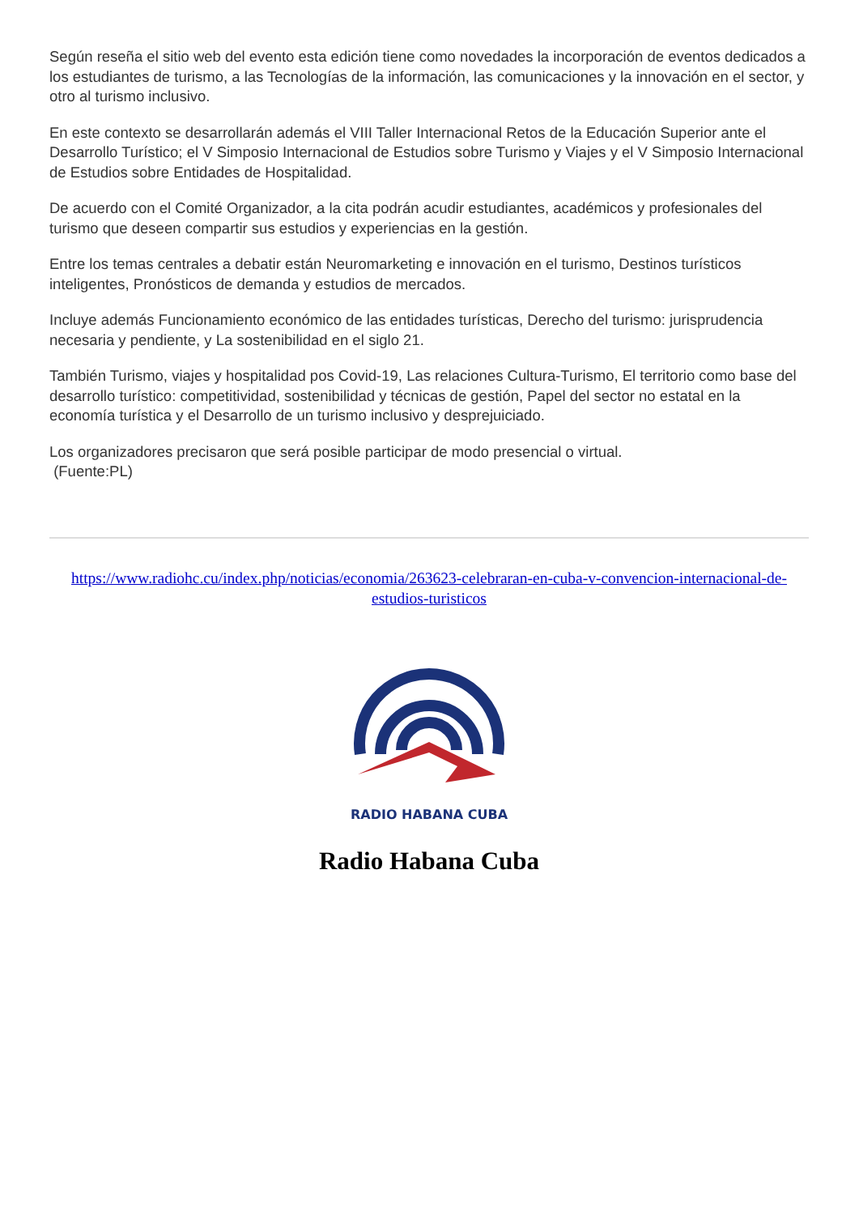Según reseña el sitio web del evento esta edición tiene como novedades la incorporación de eventos dedicados a los estudiantes de turismo, a las Tecnologías de la información, las comunicaciones y la innovación en el sector, y otro al turismo inclusivo.
En este contexto se desarrollarán además el VIII Taller Internacional Retos de la Educación Superior ante el Desarrollo Turístico; el V Simposio Internacional de Estudios sobre Turismo y Viajes y el V Simposio Internacional de Estudios sobre Entidades de Hospitalidad.
De acuerdo con el Comité Organizador, a la cita podrán acudir estudiantes, académicos y profesionales del turismo que deseen compartir sus estudios y experiencias en la gestión.
Entre los temas centrales a debatir están Neuromarketing e innovación en el turismo, Destinos turísticos inteligentes, Pronósticos de demanda y estudios de mercados.
Incluye además Funcionamiento económico de las entidades turísticas, Derecho del turismo: jurisprudencia necesaria y pendiente, y La sostenibilidad en el siglo 21.
También Turismo, viajes y hospitalidad pos Covid-19, Las relaciones Cultura-Turismo, El territorio como base del desarrollo turístico: competitividad, sostenibilidad y técnicas de gestión, Papel del sector no estatal en la economía turística y el Desarrollo de un turismo inclusivo y desprejuiciado.
Los organizadores precisaron que será posible participar de modo presencial o virtual.
(Fuente:PL)
https://www.radiohc.cu/index.php/noticias/economia/263623-celebraran-en-cuba-v-convencion-internacional-de-estudios-turisticos
RADIO HABANA CUBA
Radio Habana Cuba